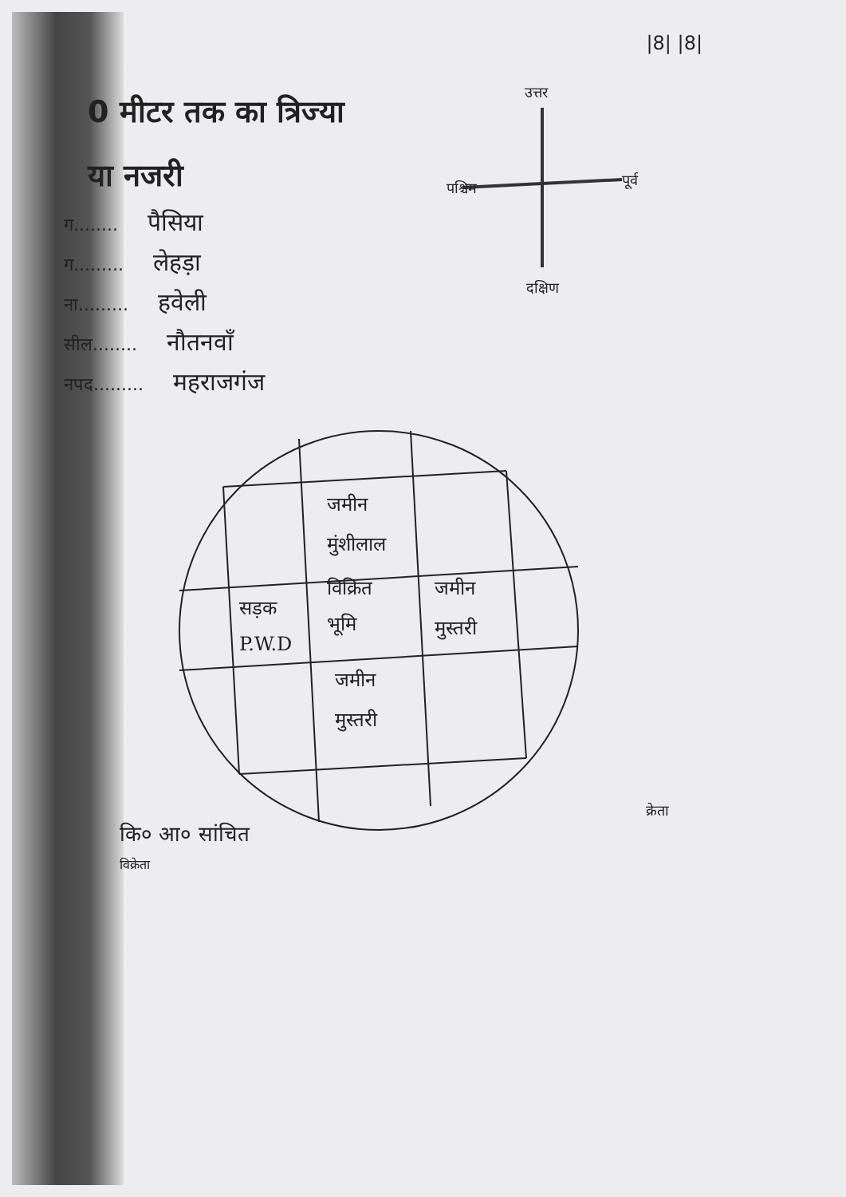|8| |8|
0 मीटर तक का त्रिज्या
या नजरी
ग........ पैसिया
ग......... लेहड़ा
ना......... हवेली
सील........ नौतनवाँ
नपद......... महराजगंज
उत्तर
पश्चिम पूर्व
दक्षिण
जमीन
मुंशीलाल
विक्रित
भूमि
जमीन
मुस्तरी
सड़क
P.W.D
जमीन
मुस्तरी
कि० आ० सांचित
विक्रेता
क्रेता